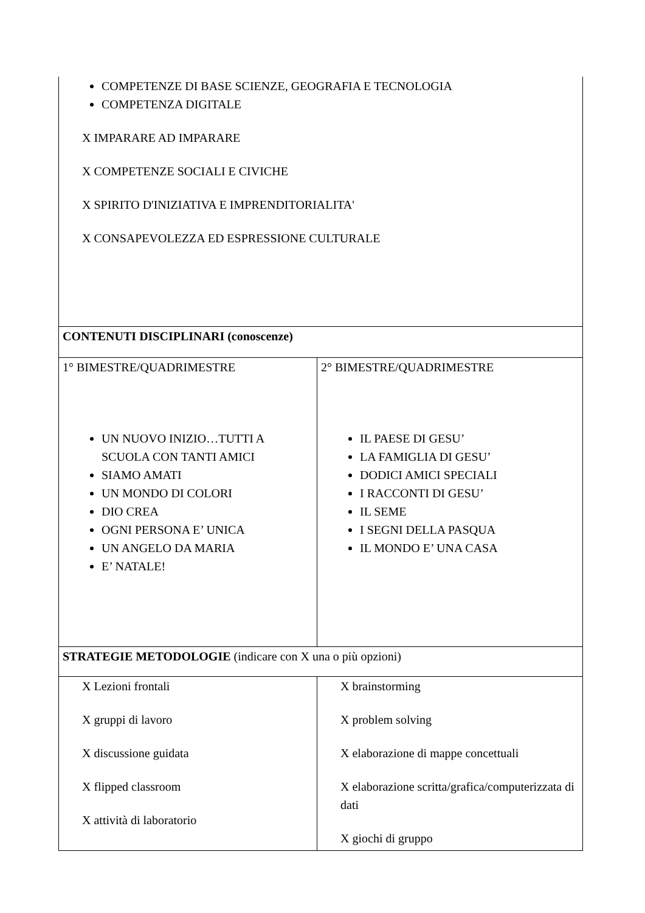| COMPETENZE DI BASE SCIENZE, GEOGRAFIA E TECNOLOGIA COMPETENZA DIGITALE X IMPARARE AD IMPARARE X COMPETENZE SOCIALI E CIVICHE X SPIRITO D'INIZIATIVA E IMPRENDITORIALITA' X CONSAPEVOLEZZA ED ESPRESSIONE CULTURALE | |
| CONTENUTI DISCIPLINARI (conoscenze) | |
| 1° BIMESTRE/QUADRIMESTRE UN NUOVO INIZIO…TUTTI A SCUOLA CON TANTI AMICI SIAMO AMATI UN MONDO DI COLORI DIO CREA OGNI PERSONA E’ UNICA UN ANGELO DA MARIA E’ NATALE! | 2° BIMESTRE/QUADRIMESTRE IL PAESE DI GESU’ LA FAMIGLIA DI GESU’ DODICI AMICI SPECIALI I RACCONTI DI GESU’ IL SEME I SEGNI DELLA PASQUA IL MONDO E’ UNA CASA |
| STRATEGIE METODOLOGIE (indicare con X una o più opzioni) | |
| X Lezioni frontali X gruppi di lavoro X discussione guidata X flipped classroom X attività di laboratorio | X brainstorming X problem solving X elaborazione di mappe concettuali X elaborazione scritta/grafica/computerizzata di dati X giochi di gruppo |